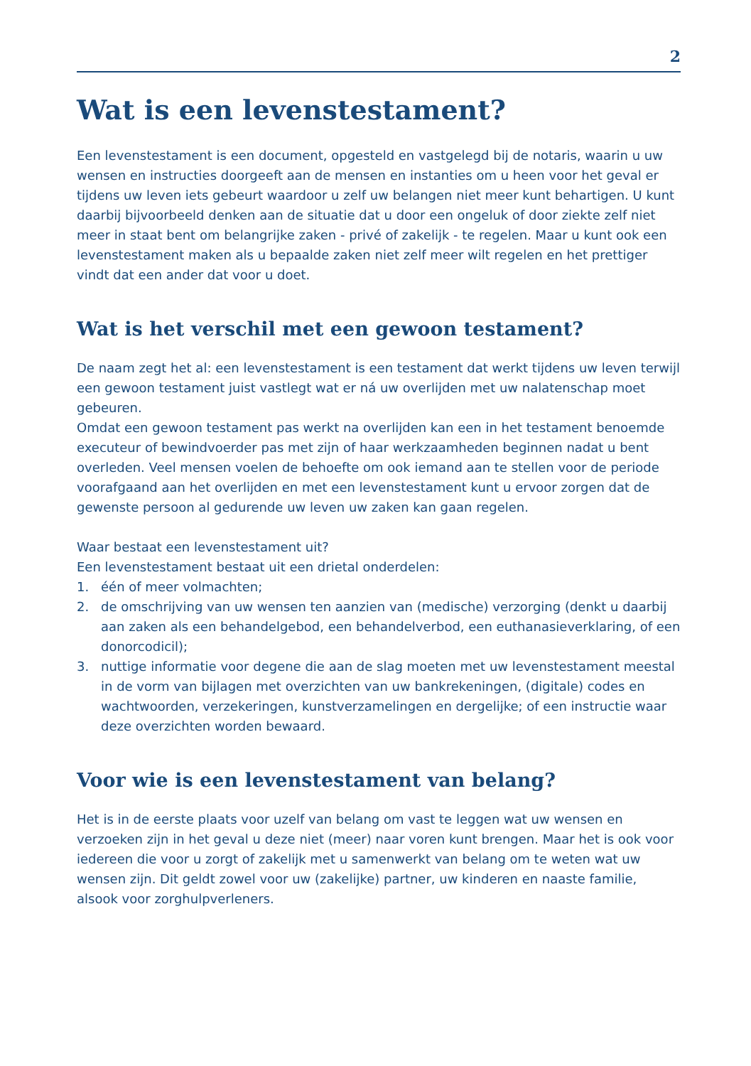2
Wat is een levenstestament?
Een levenstestament is een document, opgesteld en vastgelegd bij de notaris, waarin u uw wensen en instructies doorgeeft aan de mensen en instanties om u heen voor het geval er tijdens uw leven iets gebeurt waardoor u zelf uw belangen niet meer kunt behartigen. U kunt daarbij bijvoorbeeld denken aan de situatie dat u door een ongeluk of door ziekte zelf niet meer in staat bent om belangrijke zaken - privé of zakelijk - te regelen. Maar u kunt ook een levenstestament maken als u bepaalde zaken niet zelf meer wilt regelen en het prettiger vindt dat een ander dat voor u doet.
Wat is het verschil met een gewoon testament?
De naam zegt het al: een levenstestament is een testament dat werkt tijdens uw leven terwijl een gewoon testament juist vastlegt wat er ná uw overlijden met uw nalatenschap moet gebeuren.
Omdat een gewoon testament pas werkt na overlijden kan een in het testament benoemde executeur of bewindvoerder pas met zijn of haar werkzaamheden beginnen nadat u bent overleden. Veel mensen voelen de behoefte om ook iemand aan te stellen voor de periode voorafgaand aan het overlijden en met een levenstestament kunt u ervoor zorgen dat de gewenste persoon al gedurende uw leven uw zaken kan gaan regelen.
Waar bestaat een levenstestament uit?
Een levenstestament bestaat uit een drietal onderdelen:
1. één of meer volmachten;
2. de omschrijving van uw wensen ten aanzien van (medische) verzorging (denkt u daarbij aan zaken als een behandelgebod, een behandelverbod, een euthanasieverklaring, of een donorcodicil);
3. nuttige informatie voor degene die aan de slag moeten met uw levenstestament meestal in de vorm van bijlagen met overzichten van uw bankrekeningen, (digitale) codes en wachtwoorden, verzekeringen, kunstverzamelingen en dergelijke; of een instructie waar deze overzichten worden bewaard.
Voor wie is een levenstestament van belang?
Het is in de eerste plaats voor uzelf van belang om vast te leggen wat uw wensen en verzoeken zijn in het geval u deze niet (meer) naar voren kunt brengen. Maar het is ook voor iedereen die voor u zorgt of zakelijk met u samenwerkt van belang om te weten wat uw wensen zijn. Dit geldt zowel voor uw (zakelijke) partner, uw kinderen en naaste familie, alsook voor zorghulpverleners.